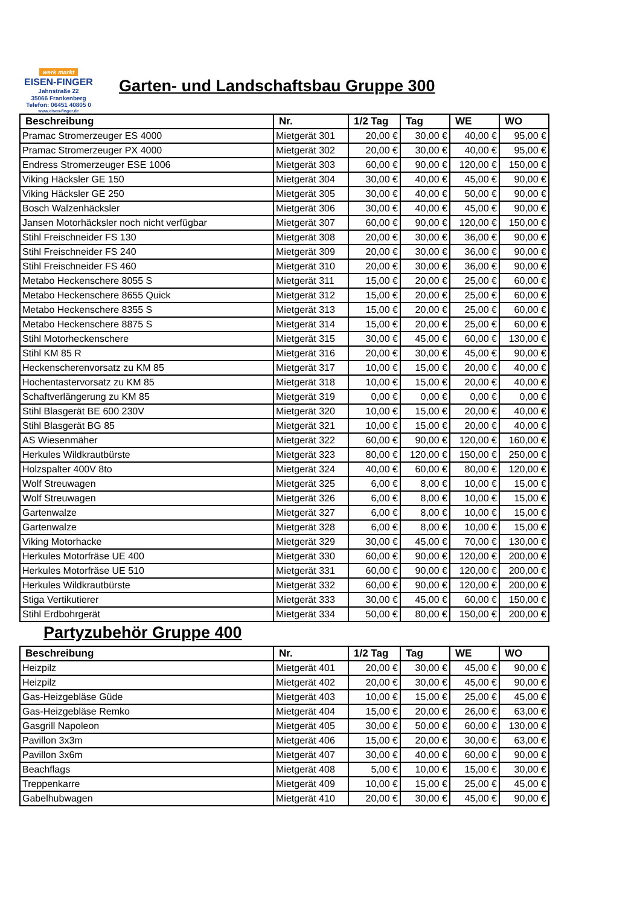werk markt
EISEN-FINGER
Jahnstraße 22
35066 Frankenberg
Telefon: 06451 40805 0
www.eisen-finger.de
Garten- und Landschaftsbau Gruppe 300
| Beschreibung | Nr. | 1/2 Tag | Tag | WE | WO |
| --- | --- | --- | --- | --- | --- |
| Pramac Stromerzeuger ES 4000 | Mietgerät 301 | 20,00 € | 30,00 € | 40,00 € | 95,00 € |
| Pramac Stromerzeuger PX 4000 | Mietgerät 302 | 20,00 € | 30,00 € | 40,00 € | 95,00 € |
| Endress Stromerzeuger ESE 1006 | Mietgerät 303 | 60,00 € | 90,00 € | 120,00 € | 150,00 € |
| Viking Häcksler GE 150 | Mietgerät 304 | 30,00 € | 40,00 € | 45,00 € | 90,00 € |
| Viking Häcksler GE 250 | Mietgerät 305 | 30,00 € | 40,00 € | 50,00 € | 90,00 € |
| Bosch Walzenhäcksler | Mietgerät 306 | 30,00 € | 40,00 € | 45,00 € | 90,00 € |
| Jansen Motorhäcksler noch nicht verfügbar | Mietgerät 307 | 60,00 € | 90,00 € | 120,00 € | 150,00 € |
| Stihl Freischneider FS 130 | Mietgerät 308 | 20,00 € | 30,00 € | 36,00 € | 90,00 € |
| Stihl Freischneider FS 240 | Mietgerät 309 | 20,00 € | 30,00 € | 36,00 € | 90,00 € |
| Stihl Freischneider FS 460 | Mietgerät 310 | 20,00 € | 30,00 € | 36,00 € | 90,00 € |
| Metabo Heckenschere 8055 S | Mietgerät 311 | 15,00 € | 20,00 € | 25,00 € | 60,00 € |
| Metabo Heckenschere 8655 Quick | Mietgerät 312 | 15,00 € | 20,00 € | 25,00 € | 60,00 € |
| Metabo Heckenschere 8355 S | Mietgerät 313 | 15,00 € | 20,00 € | 25,00 € | 60,00 € |
| Metabo Heckenschere 8875 S | Mietgerät 314 | 15,00 € | 20,00 € | 25,00 € | 60,00 € |
| Stihl Motorheckenschere | Mietgerät 315 | 30,00 € | 45,00 € | 60,00 € | 130,00 € |
| Stihl KM 85 R | Mietgerät 316 | 20,00 € | 30,00 € | 45,00 € | 90,00 € |
| Heckenscherenvorsatz zu KM 85 | Mietgerät 317 | 10,00 € | 15,00 € | 20,00 € | 40,00 € |
| Hochentastervorsatz zu KM 85 | Mietgerät 318 | 10,00 € | 15,00 € | 20,00 € | 40,00 € |
| Schaftverlängerung zu KM 85 | Mietgerät 319 | 0,00 € | 0,00 € | 0,00 € | 0,00 € |
| Stihl Blasgerät BE 600 230V | Mietgerät 320 | 10,00 € | 15,00 € | 20,00 € | 40,00 € |
| Stihl Blasgerät BG 85 | Mietgerät 321 | 10,00 € | 15,00 € | 20,00 € | 40,00 € |
| AS Wiesenmäher | Mietgerät 322 | 60,00 € | 90,00 € | 120,00 € | 160,00 € |
| Herkules Wildkrautbürste | Mietgerät 323 | 80,00 € | 120,00 € | 150,00 € | 250,00 € |
| Holzspalter 400V 8to | Mietgerät 324 | 40,00 € | 60,00 € | 80,00 € | 120,00 € |
| Wolf Streuwagen | Mietgerät 325 | 6,00 € | 8,00 € | 10,00 € | 15,00 € |
| Wolf Streuwagen | Mietgerät 326 | 6,00 € | 8,00 € | 10,00 € | 15,00 € |
| Gartenwalze | Mietgerät 327 | 6,00 € | 8,00 € | 10,00 € | 15,00 € |
| Gartenwalze | Mietgerät 328 | 6,00 € | 8,00 € | 10,00 € | 15,00 € |
| Viking Motorhacke | Mietgerät 329 | 30,00 € | 45,00 € | 70,00 € | 130,00 € |
| Herkules Motorfräse UE 400 | Mietgerät 330 | 60,00 € | 90,00 € | 120,00 € | 200,00 € |
| Herkules Motorfräse UE 510 | Mietgerät 331 | 60,00 € | 90,00 € | 120,00 € | 200,00 € |
| Herkules Wildkrautbürste | Mietgerät 332 | 60,00 € | 90,00 € | 120,00 € | 200,00 € |
| Stiga Vertikutierer | Mietgerät 333 | 30,00 € | 45,00 € | 60,00 € | 150,00 € |
| Stihl Erdbohrgerät | Mietgerät 334 | 50,00 € | 80,00 € | 150,00 € | 200,00 € |
Partyzubehör Gruppe 400
| Beschreibung | Nr. | 1/2 Tag | Tag | WE | WO |
| --- | --- | --- | --- | --- | --- |
| Heizpilz | Mietgerät 401 | 20,00 € | 30,00 € | 45,00 € | 90,00 € |
| Heizpilz | Mietgerät 402 | 20,00 € | 30,00 € | 45,00 € | 90,00 € |
| Gas-Heizgebläse Güde | Mietgerät 403 | 10,00 € | 15,00 € | 25,00 € | 45,00 € |
| Gas-Heizgebläse Remko | Mietgerät 404 | 15,00 € | 20,00 € | 26,00 € | 63,00 € |
| Gasgrill Napoleon | Mietgerät 405 | 30,00 € | 50,00 € | 60,00 € | 130,00 € |
| Pavillon 3x3m | Mietgerät 406 | 15,00 € | 20,00 € | 30,00 € | 63,00 € |
| Pavillon 3x6m | Mietgerät 407 | 30,00 € | 40,00 € | 60,00 € | 90,00 € |
| Beachflags | Mietgerät 408 | 5,00 € | 10,00 € | 15,00 € | 30,00 € |
| Treppenkarre | Mietgerät 409 | 10,00 € | 15,00 € | 25,00 € | 45,00 € |
| Gabelhubwagen | Mietgerät 410 | 20,00 € | 30,00 € | 45,00 € | 90,00 € |